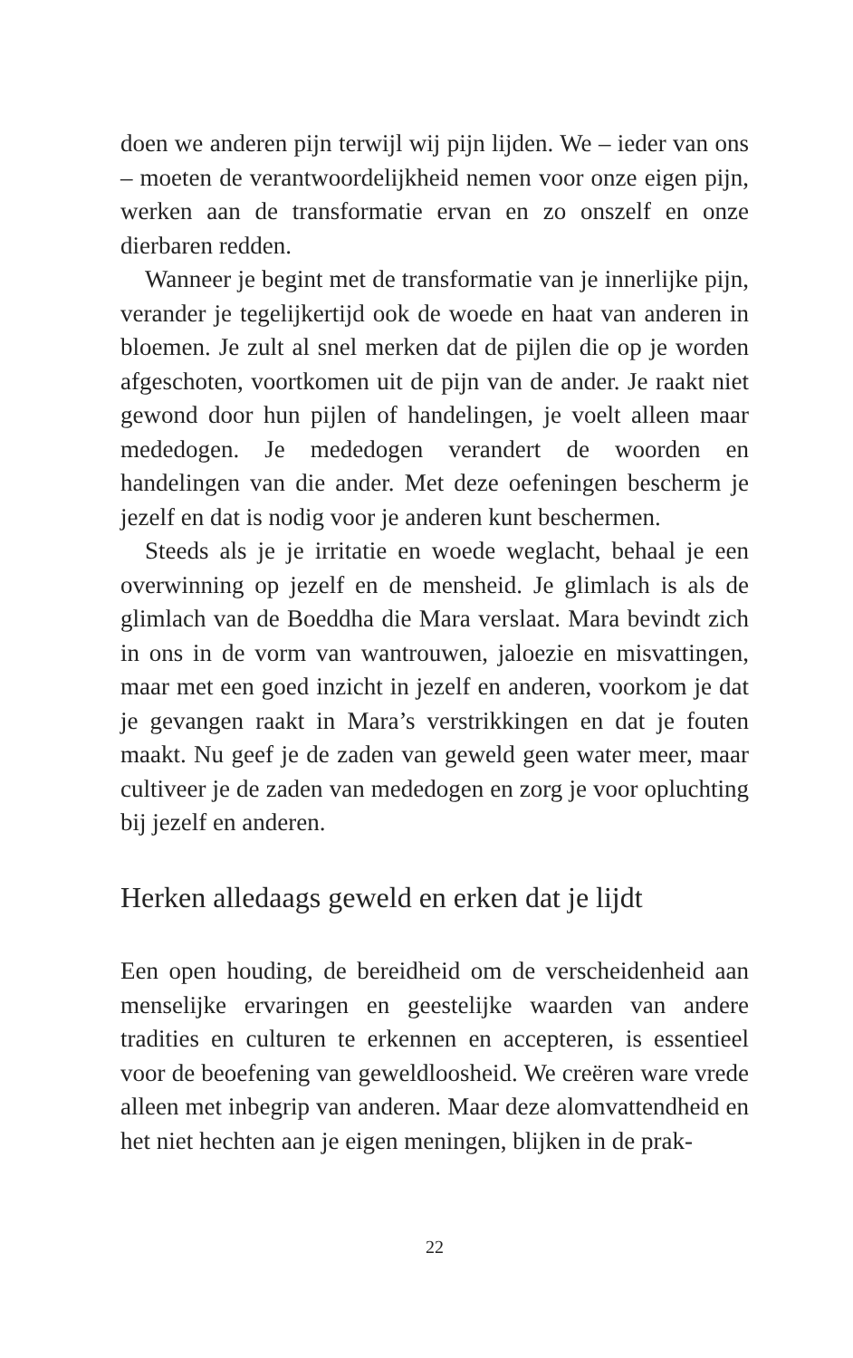doen we anderen pijn terwijl wij pijn lijden. We – ieder van ons – moeten de verantwoordelijkheid nemen voor onze eigen pijn, werken aan de transformatie ervan en zo onszelf en onze dierbaren redden.
Wanneer je begint met de transformatie van je innerlijke pijn, verander je tegelijkertijd ook de woede en haat van anderen in bloemen. Je zult al snel merken dat de pijlen die op je worden afgeschoten, voortkomen uit de pijn van de ander. Je raakt niet gewond door hun pijlen of handelingen, je voelt alleen maar mededogen. Je mededogen verandert de woorden en handelingen van die ander. Met deze oefeningen bescherm je jezelf en dat is nodig voor je anderen kunt beschermen.
Steeds als je je irritatie en woede weglacht, behaal je een overwinning op jezelf en de mensheid. Je glimlach is als de glimlach van de Boeddha die Mara verslaat. Mara bevindt zich in ons in de vorm van wantrouwen, jaloezie en misvattingen, maar met een goed inzicht in jezelf en anderen, voorkom je dat je gevangen raakt in Mara’s verstrikkingen en dat je fouten maakt. Nu geef je de zaden van geweld geen water meer, maar cultiveer je de zaden van mededogen en zorg je voor opluchting bij jezelf en anderen.
Herken alledaags geweld en erken dat je lijdt
Een open houding, de bereidheid om de verscheidenheid aan menselijke ervaringen en geestelijke waarden van andere tradities en culturen te erkennen en accepteren, is essentieel voor de beoefening van geweldloosheid. We creëren ware vrede alleen met inbegrip van anderen. Maar deze alomvattendheid en het niet hechten aan je eigen meningen, blijken in de prak-
22